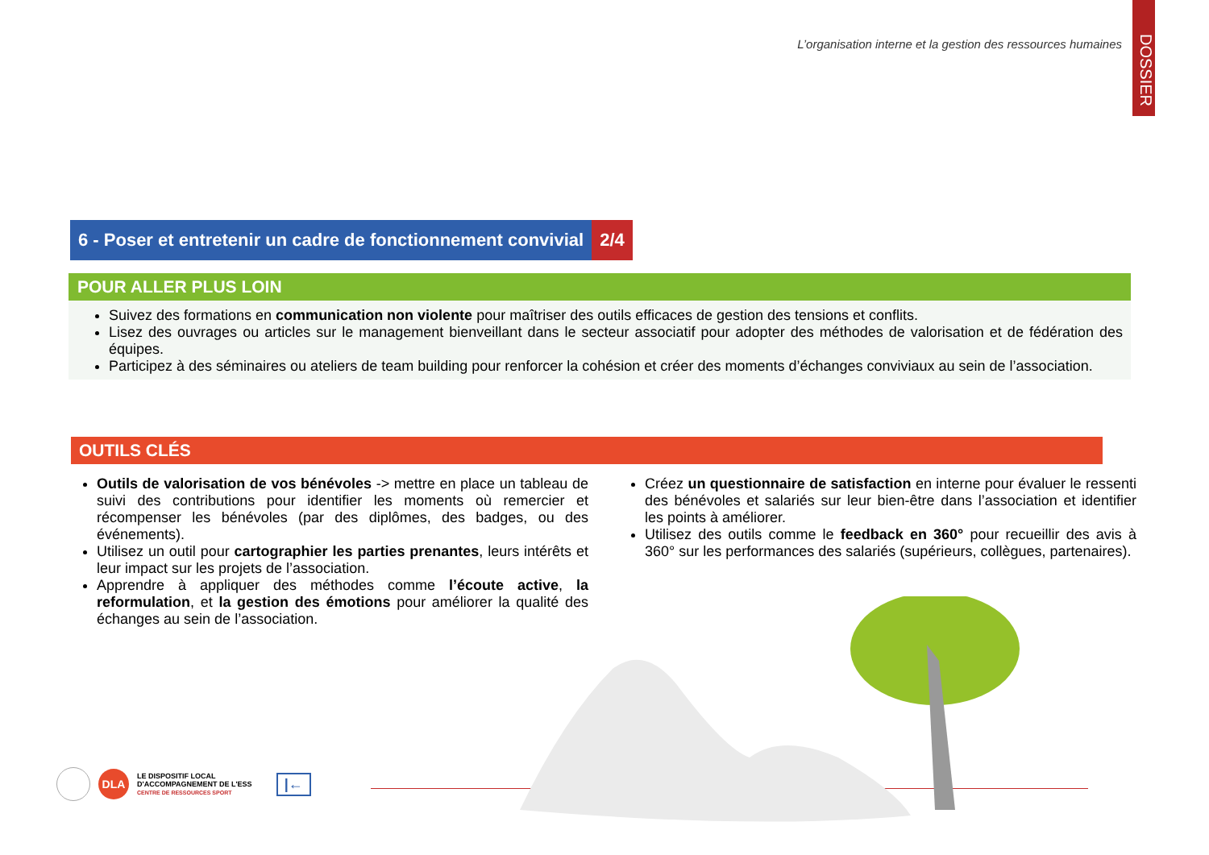L’organisation interne et la gestion des ressources humaines
DOSSIER
6 - Poser et entretenir un cadre de fonctionnement convivial
2/4
POUR ALLER PLUS LOIN
Suivez des formations en communication non violente pour maîtriser des outils efficaces de gestion des tensions et conflits.
Lisez des ouvrages ou articles sur le management bienveillant dans le secteur associatif pour adopter des méthodes de valorisation et de fédération des équipes.
Participez à des séminaires ou ateliers de team building pour renforcer la cohésion et créer des moments d’échanges conviviaux au sein de l’association.
OUTILS CLÉS
Outils de valorisation de vos bénévoles -> mettre en place un tableau de suivi des contributions pour identifier les moments où remercier et récompenser les bénévoles (par des diplômes, des badges, ou des événements).
Utilisez un outil pour cartographier les parties prenantes, leurs intérêts et leur impact sur les projets de l’association.
Apprendre à appliquer des méthodes comme l’écoute active, la reformulation, et la gestion des émotions pour améliorer la qualité des échanges au sein de l’association.
Créez un questionnaire de satisfaction en interne pour évaluer le ressenti des bénévoles et salariés sur leur bien-être dans l’association et identifier les points à améliorer.
Utilisez des outils comme le feedback en 360° pour recueillir des avis à 360° sur les performances des salariés (supérieurs, collègues, partenaires).
DLA
LE DISPOSITIF LOCAL
D'ACCOMPAGNEMENT DE L'ESS
CENTRE DE RESSOURCES SPORT
|←